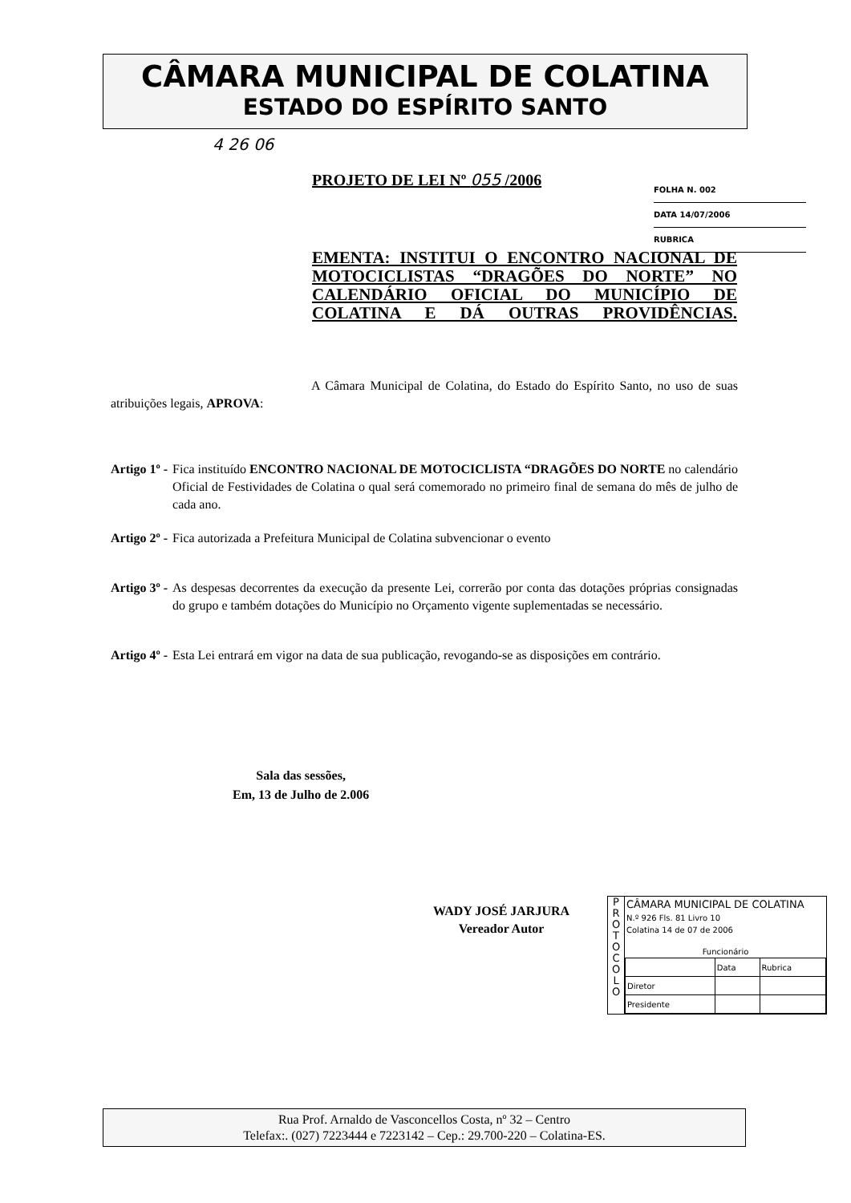CÂMARA MUNICIPAL DE COLATINA
ESTADO DO ESPÍRITO SANTO
4 26 06
PROJETO DE LEI Nº 055 /2006
FOLHA N. 002
DATA 14/07/2006
RUBRICA
EMENTA: INSTITUI O ENCONTRO NACIONAL DE MOTOCICLISTAS “DRAGÕES DO NORTE” NO CALENDÁRIO OFICIAL DO MUNICÍPIO DE COLATINA E DÁ OUTRAS PROVIDÊNCIAS.
A Câmara Municipal de Colatina, do Estado do Espírito Santo, no uso de suas atribuições legais, APROVA:
Artigo 1º - Fica instituído ENCONTRO NACIONAL DE MOTOCICLISTA “DRAGÕES DO NORTE no calendário Oficial de Festividades de Colatina o qual será comemorado no primeiro final de semana do mês de julho de cada ano.
Artigo 2º - Fica autorizada a Prefeitura Municipal de Colatina subvencionar o evento
Artigo 3º - As despesas decorrentes da execução da presente Lei, correrão por conta das dotações próprias consignadas do grupo e também dotações do Município no Orçamento vigente suplementadas se necessário.
Artigo 4º - Esta Lei entrará em vigor na data de sua publicação, revogando-se as disposições em contrário.
Sala das sessões,
Em, 13 de Julho de 2.006
WADY JOSÉ JARJURA
Vereador Autor
P
R
O
T
O
C
O
L
O
CÂMARA MUNICIPAL DE COLATINA
N.º 926 Fls. 81 Livro 10
Colatina 14 de 07 de 2006
Funcionário
| | Data | Rubrica |
| Diretor | | |
| Presidente | | |
Rua Prof. Arnaldo de Vasconcellos Costa, nº 32 – Centro
Telefax:. (027) 7223444 e 7223142 – Cep.: 29.700-220 – Colatina-ES.